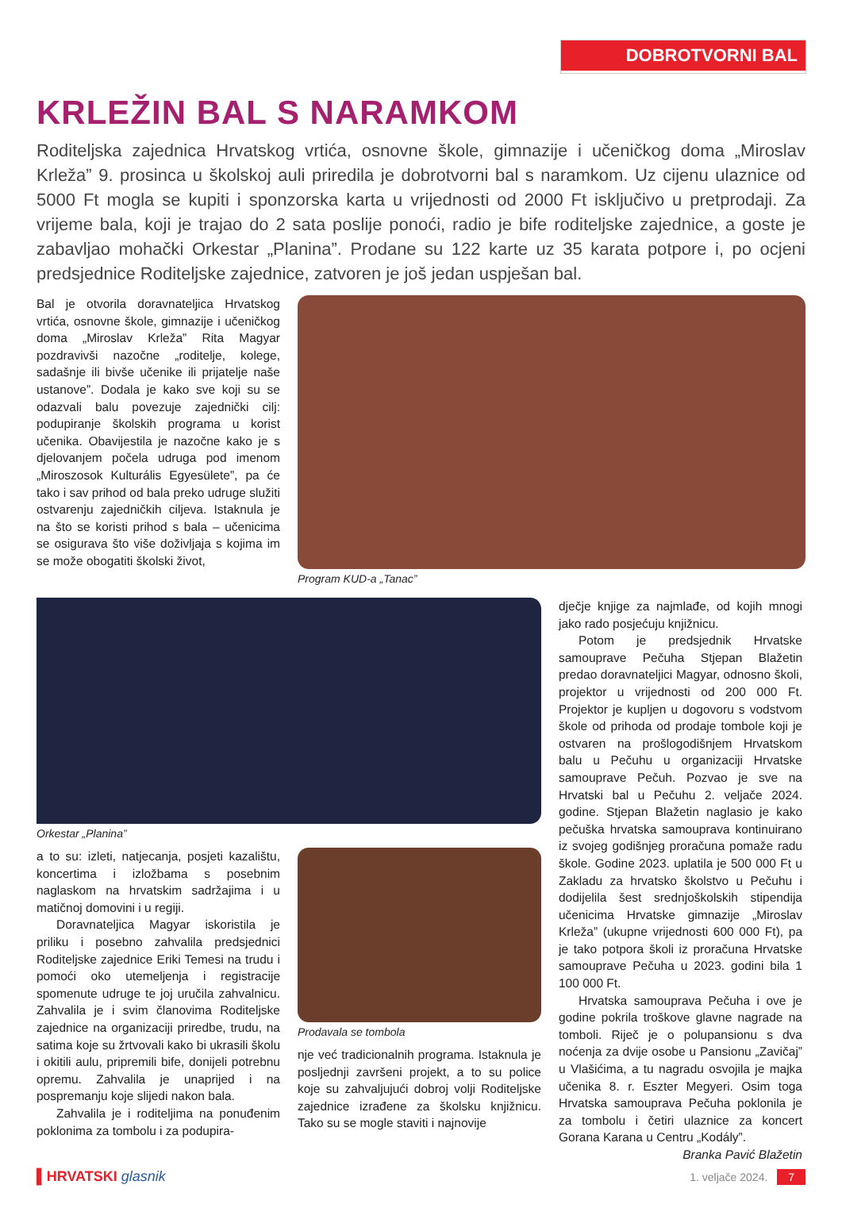DOBROTVORNI BAL
KRLEŽIN BAL S NARAMKOM
Roditeljska zajednica Hrvatskog vrtića, osnovne škole, gimnazije i učeničkog doma „Miroslav Krleža” 9. prosinca u školskoj auli priredila je dobrotvorni bal s naramkom. Uz cijenu ulaznice od 5000 Ft mogla se kupiti i sponzorska karta u vrijednosti od 2000 Ft isključivo u pretprodaji. Za vrijeme bala, koji je trajao do 2 sata poslije ponoći, radio je bife roditeljske zajednice, a goste je zabavljao mohački Orkestar „Planina”. Prodane su 122 karte uz 35 karata potpore i, po ocjeni predsjednice Roditeljske zajednice, zatvoren je još jedan uspješan bal.
Bal je otvorila doravnateljica Hrvatskog vrtića, osnovne škole, gimnazije i učeničkog doma „Miroslav Krleža” Rita Magyar pozdravivši nazočne „roditelje, kolege, sadašnje ili bivše učenike ili prijatelje naše ustanove”. Dodala je kako sve koji su se odazvali balu povezuje zajednički cilj: podupiranje školskih programa u korist učenika. Obavijestila je nazočne kako je s djelovanjem počela udruga pod imenom „Miroszosok Kulturális Egyesülete”, pa će tako i sav prihod od bala preko udruge služiti ostvarenju zajedničkih ciljeva. Istaknula je na što se koristi prihod s bala – učenicima se osigurava što više doživljaja s kojima im se može obogatiti školski život,
Program KUD-a „Tanac”
Orkestar „Planina”
a to su: izleti, natjecanja, posjeti kazalištu, koncertima i izložbama s posebnim naglaskom na hrvatskim sadržajima i u matičnoj domovini i u regiji.
Doravnateljica Magyar iskoristila je priliku i posebno zahvalila predsjednici Roditeljske zajednice Eriki Temesi na trudu i pomoći oko utemeljenja i registracije spomenute udruge te joj uručila zahvalnicu. Zahvalila je i svim članovima Roditeljske zajednice na organizaciji priredbe, trudu, na satima koje su žrtvovali kako bi ukrasili školu i okitili aulu, pripremili bife, donijeli potrebnu opremu. Zahvalila je unaprijed i na pospremanju koje slijedi nakon bala.
Zahvalila je i roditeljima na ponuđenim poklonima za tombolu i za podupira-
Prodavala se tombola
nje već tradicionalnih programa. Istaknula je posljednji završeni projekt, a to su police koje su zahvaljujući dobroj volji Roditeljske zajednice izrađene za školsku knjižnicu. Tako su se mogle staviti i najnovije
dječje knjige za najmlađe, od kojih mnogi jako rado posjećuju knjižnicu.
Potom je predsjednik Hrvatske samouprave Pečuha Stjepan Blažetin predao doravnateljici Magyar, odnosno školi, projektor u vrijednosti od 200 000 Ft. Projektor je kupljen u dogovoru s vodstvom škole od prihoda od prodaje tombole koji je ostvaren na prošlogodišnjem Hrvatskom balu u Pečuhu u organizaciji Hrvatske samouprave Pečuh. Pozvao je sve na Hrvatski bal u Pečuhu 2. veljače 2024. godine. Stjepan Blažetin naglasio je kako pečuška hrvatska samouprava kontinuirano iz svojeg godišnjeg proračuna pomaže radu škole. Godine 2023. uplatila je 500 000 Ft u Zakladu za hrvatsko školstvo u Pečuhu i dodijelila šest srednjoškolskih stipendija učenicima Hrvatske gimnazije „Miroslav Krleža” (ukupne vrijednosti 600 000 Ft), pa je tako potpora školi iz proračuna Hrvatske samouprave Pečuha u 2023. godini bila 1 100 000 Ft.
Hrvatska samouprava Pečuha i ove je godine pokrila troškove glavne nagrade na tomboli. Riječ je o polupansionu s dva noćenja za dvije osobe u Pansionu „Zavičaj” u Vlašićima, a tu nagradu osvojila je majka učenika 8. r. Eszter Megyeri. Osim toga Hrvatska samouprava Pečuha poklonila je za tombolu i četiri ulaznice za koncert Gorana Karana u Centru „Kodály”.
Branka Pavić Blažetin
▌HRVATSKI glasnik 1. veljače 2024. 7